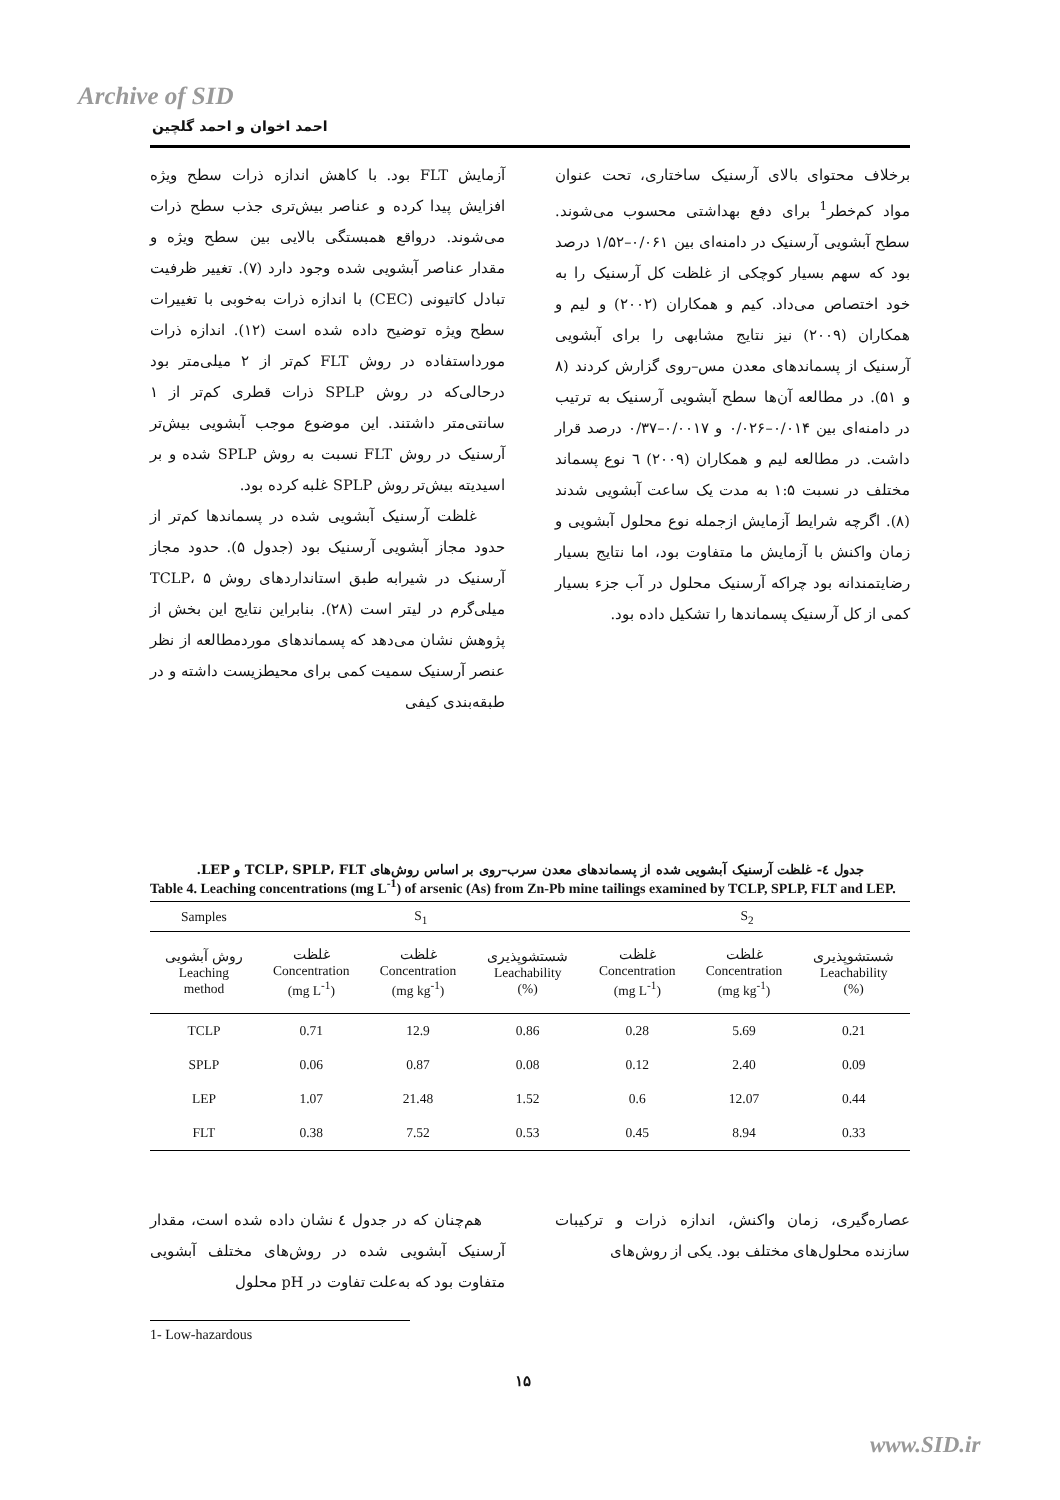Archive of SID
احمد اخوان و احمد گلچین
آزمایش FLT بود. با کاهش اندازه ذرات سطح ویژه افزایش پیدا کرده و عناصر بیش‌تری جذب سطح ذرات می‌شوند. درواقع همبستگی بالایی بین سطح ویژه و مقدار عناصر آبشویی شده وجود دارد (۷). تغییر ظرفیت تبادل کاتیونی (CEC) با اندازه ذرات به‌خوبی با تغییرات سطح ویژه توضیح داده شده است (۱۲). اندازه ذرات مورداستفاده در روش FLT کم‌تر از ۲ میلی‌متر بود درحالی‌که در روش SPLP ذرات قطری کم‌تر از ۱ سانتی‌متر داشتند. این موضوع موجب آبشویی بیش‌تر آرسنیک در روش FLT نسبت به روش SPLP شده و بر اسیدیته بیش‌تر روش SPLP غلبه کرده بود.
غلظت آرسنیک آبشویی شده در پسماندها کم‌تر از حدود مجاز آبشویی آرسنیک بود (جدول ۵). حدود مجاز آرسنیک در شیرابه طبق استانداردهای روش TCLP، ۵ میلی‌گرم در لیتر است (۲۸). بنابراین نتایج این بخش از پژوهش نشان می‌دهد که پسماندهای موردمطالعه از نظر عنصر آرسنیک سمیت کمی برای محیطزیست داشته و در طبقه‌بندی کیفی
برخلاف محتوای بالای آرسنیک ساختاری، تحت عنوان مواد کم‌خطر<sup>1</sup> برای دفع بهداشتی محسوب می‌شوند. سطح آبشویی آرسنیک در دامنه‌ای بین ۰/۰۶۱–۱/۵۲ درصد بود که سهم بسیار کوچکی از غلظت کل آرسنیک را به خود اختصاص می‌داد. کیم و همکاران (۲۰۰۲) و لیم و همکاران (۲۰۰۹) نیز نتایج مشابهی را برای آبشویی آرسنیک از پسماندهای معدن مس–روی گزارش کردند (۸ و ۵۱). در مطالعه آن‌ها سطح آبشویی آرسنیک به ترتیب در دامنه‌ای بین ۰/۰۱۴–۰/۰۲۶ و ۰/۰۰۱۷–۰/۳۷ درصد قرار داشت. در مطالعه لیم و همکاران (۲۰۰۹) ٦ نوع پسماند مختلف در نسبت ۱:۵ به مدت یک ساعت آبشویی شدند (۸). اگرچه شرایط آزمایش ازجمله نوع محلول آبشویی و زمان واکنش با آزمایش ما متفاوت بود، اما نتایج بسیار رضایتمندانه بود چراکه آرسنیک محلول در آب جزء بسیار کمی از کل آرسنیک پسماندها را تشکیل داده بود.
جدول ٤- غلظت آرسنیک آبشویی شده از پسماندهای معدن سرب–روی بر اساس روش‌های TCLP، SPLP، FLT و LEP.
Table 4. Leaching concentrations (mg L<sup>-1</sup>) of arsenic (As) from Zn-Pb mine tailings examined by TCLP, SPLP, FLT and LEP.
| Samples | S<sub>1</sub> | | | S<sub>2</sub> | | |
| --- | --- | --- | --- | --- | --- | --- |
| روش آبشویی Leaching method | غلظت Concentration (mg L<sup>-1</sup>) | غلظت Concentration (mg kg<sup>-1</sup>) | شستشوپذیری Leachability (%) | غلظت Concentration (mg L<sup>-1</sup>) | غلظت Concentration (mg kg<sup>-1</sup>) | شستشوپذیری Leachability (%) |
| TCLP | 0.71 | 12.9 | 0.86 | 0.28 | 5.69 | 0.21 |
| SPLP | 0.06 | 0.87 | 0.08 | 0.12 | 2.40 | 0.09 |
| LEP | 1.07 | 21.48 | 1.52 | 0.6 | 12.07 | 0.44 |
| FLT | 0.38 | 7.52 | 0.53 | 0.45 | 8.94 | 0.33 |
هم‌چنان که در جدول ٤ نشان داده شده است، مقدار آرسنیک آبشویی شده در روش‌های مختلف آبشویی متفاوت بود که به‌علت تفاوت در pH محلول
عصاره‌گیری، زمان واکنش، اندازه ذرات و ترکیبات سازنده محلول‌های مختلف بود. یکی از روش‌های
1- Low-hazardous
۱۵
www.SID.ir